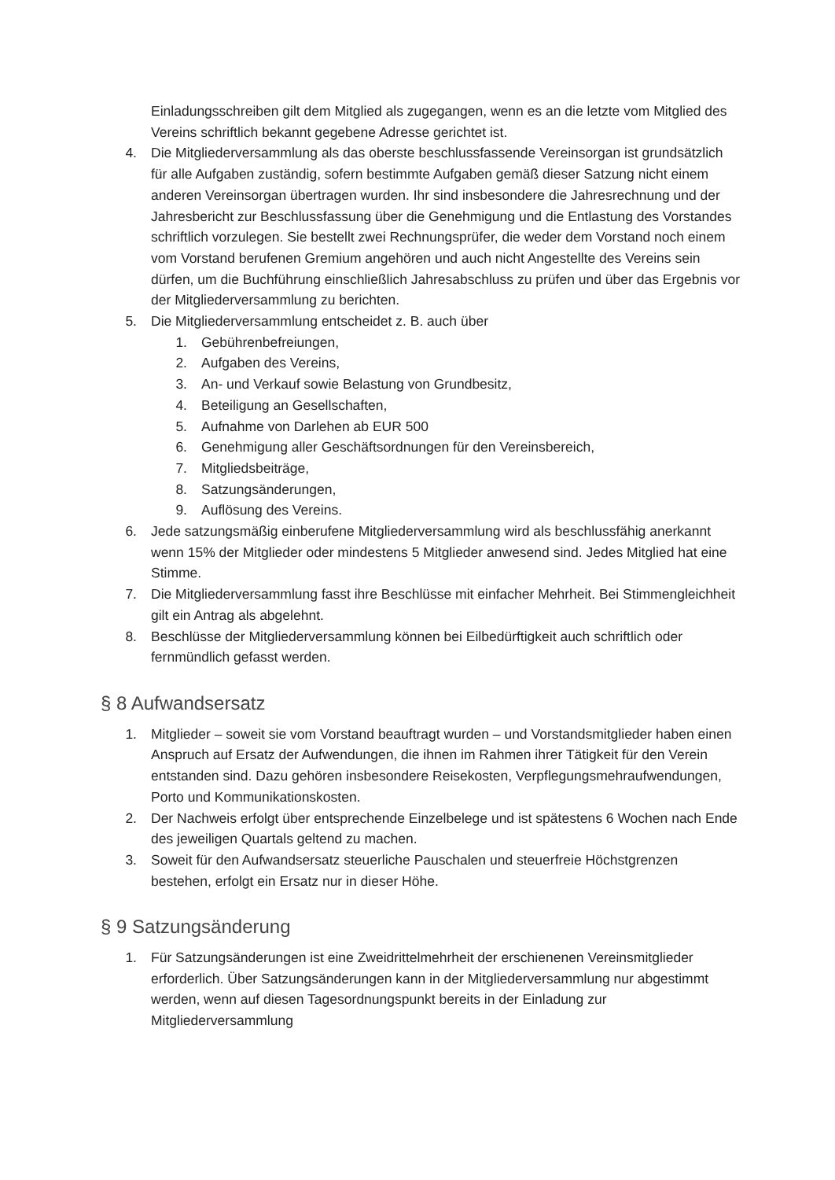Einladungsschreiben gilt dem Mitglied als zugegangen, wenn es an die letzte vom Mitglied des Vereins schriftlich bekannt gegebene Adresse gerichtet ist.
4. Die Mitgliederversammlung als das oberste beschlussfassende Vereinsorgan ist grundsätzlich für alle Aufgaben zuständig, sofern bestimmte Aufgaben gemäß dieser Satzung nicht einem anderen Vereinsorgan übertragen wurden. Ihr sind insbesondere die Jahresrechnung und der Jahresbericht zur Beschlussfassung über die Genehmigung und die Entlastung des Vorstandes schriftlich vorzulegen. Sie bestellt zwei Rechnungsprüfer, die weder dem Vorstand noch einem vom Vorstand berufenen Gremium angehören und auch nicht Angestellte des Vereins sein dürfen, um die Buchführung einschließlich Jahresabschluss zu prüfen und über das Ergebnis vor der Mitgliederversammlung zu berichten.
5. Die Mitgliederversammlung entscheidet z. B. auch über
1. Gebührenbefreiungen,
2. Aufgaben des Vereins,
3. An- und Verkauf sowie Belastung von Grundbesitz,
4. Beteiligung an Gesellschaften,
5. Aufnahme von Darlehen ab EUR 500
6. Genehmigung aller Geschäftsordnungen für den Vereinsbereich,
7. Mitgliedsbeiträge,
8. Satzungsänderungen,
9. Auflösung des Vereins.
6. Jede satzungsmäßig einberufene Mitgliederversammlung wird als beschlussfähig anerkannt wenn 15% der Mitglieder oder mindestens 5 Mitglieder anwesend sind. Jedes Mitglied hat eine Stimme.
7. Die Mitgliederversammlung fasst ihre Beschlüsse mit einfacher Mehrheit. Bei Stimmengleichheit gilt ein Antrag als abgelehnt.
8. Beschlüsse der Mitgliederversammlung können bei Eilbedürftigkeit auch schriftlich oder fernmündlich gefasst werden.
§ 8 Aufwandsersatz
1. Mitglieder – soweit sie vom Vorstand beauftragt wurden – und Vorstandsmitglieder haben einen Anspruch auf Ersatz der Aufwendungen, die ihnen im Rahmen ihrer Tätigkeit für den Verein entstanden sind. Dazu gehören insbesondere Reisekosten, Verpflegungsmehraufwendungen, Porto und Kommunikationskosten.
2. Der Nachweis erfolgt über entsprechende Einzelbelege und ist spätestens 6 Wochen nach Ende des jeweiligen Quartals geltend zu machen.
3. Soweit für den Aufwandsersatz steuerliche Pauschalen und steuerfreie Höchstgrenzen bestehen, erfolgt ein Ersatz nur in dieser Höhe.
§ 9 Satzungsänderung
1. Für Satzungsänderungen ist eine Zweidrittelmehrheit der erschienenen Vereinsmitglieder erforderlich. Über Satzungsänderungen kann in der Mitgliederversammlung nur abgestimmt werden, wenn auf diesen Tagesordnungspunkt bereits in der Einladung zur Mitgliederversammlung